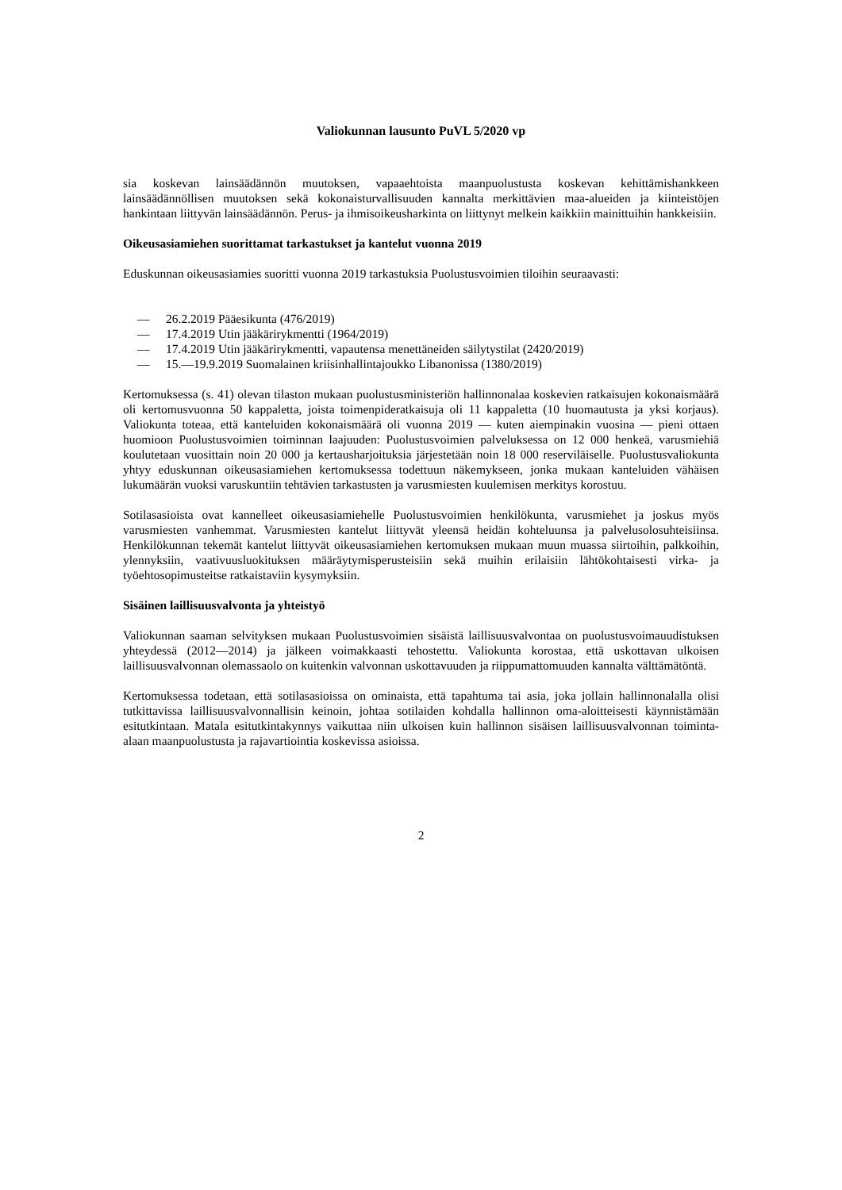Valiokunnan lausunto PuVL 5/2020 vp
sia koskevan lainsäädännön muutoksen, vapaaehtoista maanpuolustusta koskevan kehittämis­hankkeen lainsäädännöllisen muutoksen sekä kokonaisturvallisuuden kannalta merkittävien maa-alueiden ja kiinteistöjen hankintaan liittyvän lainsäädännön. Perus- ja ihmisoikeusharkinta on liittynyt melkein kaikkiin mainittuihin hankkeisiin.
Oikeusasiamiehen suorittamat tarkastukset ja kantelut vuonna 2019
Eduskunnan oikeusasiamies suoritti vuonna 2019 tarkastuksia Puolustusvoimien tiloihin seuraa­vasti:
— 26.2.2019 Pääesikunta (476/2019)
— 17.4.2019 Utin jääkärirykmentti (1964/2019)
— 17.4.2019 Utin jääkärirykmentti, vapautensa menettäneiden säilytystilat (2420/2019)
— 15.—19.9.2019 Suomalainen kriisinhallintajoukko Libanonissa (1380/2019)
Kertomuksessa (s. 41) olevan tilaston mukaan puolustusministeriön hallinnonalaa koskevien rat­kaisujen kokonaismäärä oli kertomusvuonna 50 kappaletta, joista toimenpideratkaisuja oli 11 kappaletta (10 huomautusta ja yksi korjaus). Valiokunta toteaa, että kanteluiden kokonaismäärä oli vuonna 2019 — kuten aiempinakin vuosina — pieni ottaen huomioon Puolustusvoimien toi­minnan laajuuden: Puolustusvoimien palveluksessa on 12 000 henkeä, varusmiehiä koulutetaan vuosittain noin 20 000 ja kertausharjoituksia järjestetään noin 18 000 reserviläiselle. Puolustus­valiokunta yhtyy eduskunnan oikeusasiamiehen kertomuksessa todettuun näkemykseen, jonka mukaan kanteluiden vähäisen lukumäärän vuoksi varuskuntiin tehtävien tarkastusten ja varus­miesten kuulemisen merkitys korostuu.
Sotilasasioista ovat kannelleet oikeusasiamiehelle Puolustusvoimien henkilökunta, varusmiehet ja joskus myös varusmiesten vanhemmat. Varusmiesten kantelut liittyvät yleensä heidän kohte­luunsa ja palvelusolosuhteisiinsa. Henkilökunnan tekemät kantelut liittyvät oikeusasiamiehen kertomuksen mukaan muun muassa siirtoihin, palkkoihin, ylennyksiin, vaativuusluokituksen määräytymisperusteisiin sekä muihin erilaisiin lähtökohtaisesti virka- ja työehtosopimusteitse ratkaistaviin kysymyksiin.
Sisäinen laillisuusvalvonta ja yhteistyö
Valiokunnan saaman selvityksen mukaan Puolustusvoimien sisäistä laillisuusvalvontaa on puo­lustusvoimauudistuksen yhteydessä (2012—2014) ja jälkeen voimakkaasti tehostettu. Valiokun­ta korostaa, että uskottavan ulkoisen laillisuusvalvonnan olemassaolo on kuitenkin valvonnan us­kottavuuden ja riippumattomuuden kannalta välttämätöntä.
Kertomuksessa todetaan, että sotilasasioissa on ominaista, että tapahtuma tai asia, joka jollain hallinnonalalla olisi tutkittavissa laillisuusvalvonnallisin keinoin, johtaa sotilaiden kohdalla hal­linnon oma-aloitteisesti käynnistämään esitutkintaan. Matala esitutkintakynnys vaikuttaa niin ul­koisen kuin hallinnon sisäisen laillisuusvalvonnan toiminta-alaan maanpuolustusta ja rajavar­tiointia koskevissa asioissa.
2